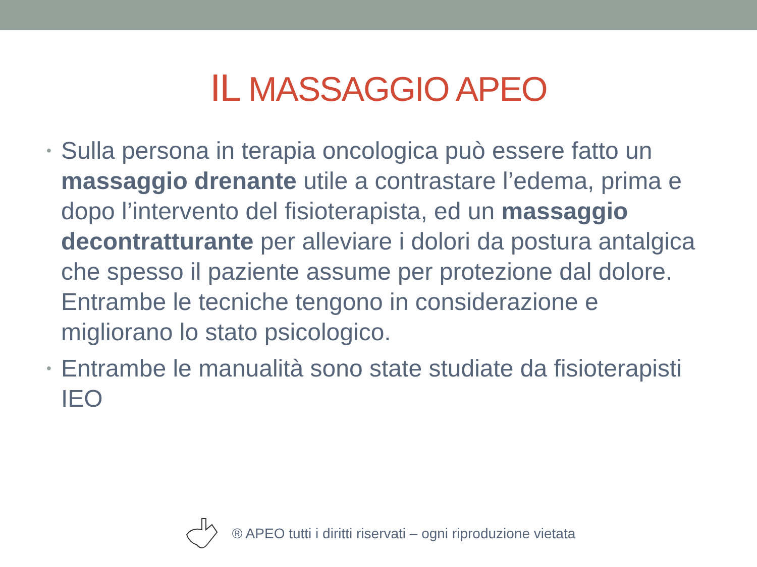IL MASSAGGIO APEO
• Sulla persona in terapia oncologica può essere fatto un massaggio drenante utile a contrastare l’edema, prima e dopo l’intervento del fisioterapista, ed un massaggio decontratturante per alleviare i dolori da postura antalgica che spesso il paziente assume per protezione dal dolore. Entrambe le tecniche tengono in considerazione e migliorano lo stato psicologico.
• Entrambe le manualità sono state studiate da fisioterapisti IEO
® APEO tutti i diritti riservati – ogni riproduzione vietata